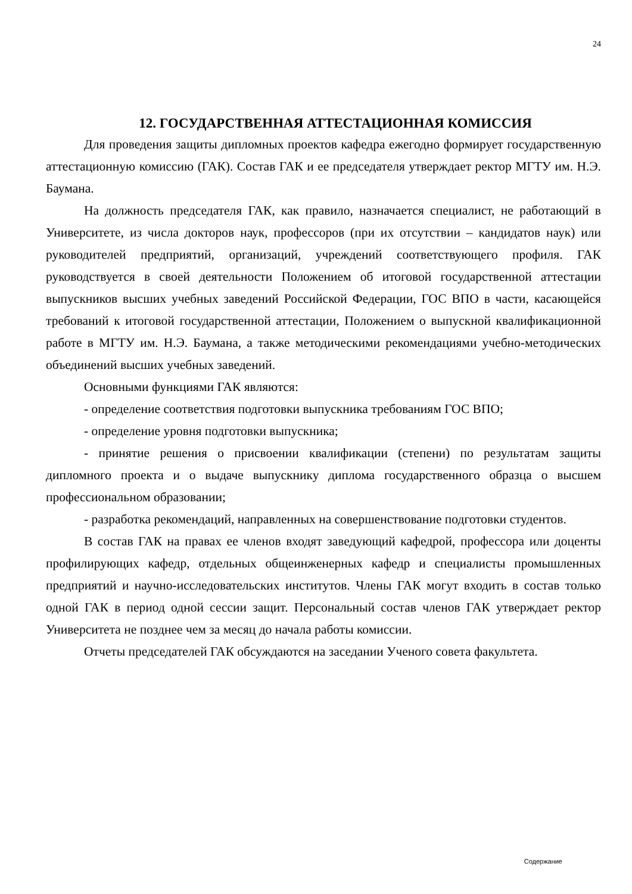24
12. ГОСУДАРСТВЕННАЯ АТТЕСТАЦИОННАЯ КОМИССИЯ
Для проведения защиты дипломных проектов кафедра ежегодно формирует государственную аттестационную комиссию (ГАК). Состав ГАК и ее председателя утверждает ректор МГТУ им. Н.Э. Баумана.
На должность председателя ГАК, как правило, назначается специалист, не работающий в Университете, из числа докторов наук, профессоров (при их отсутствии – кандидатов наук) или руководителей предприятий, организаций, учреждений соответствующего профиля. ГАК руководствуется в своей деятельности Положением об итоговой государственной аттестации выпускников высших учебных заведений Российской Федерации, ГОС ВПО в части, касающейся требований к итоговой государственной аттестации, Положением о выпускной квалификационной работе в МГТУ им. Н.Э. Баумана, а также методическими рекомендациями учебно-методических объединений высших учебных заведений.
Основными функциями ГАК являются:
- определение соответствия подготовки выпускника требованиям ГОС ВПО;
- определение уровня подготовки выпускника;
- принятие решения о присвоении квалификации (степени) по результатам защиты дипломного проекта и о выдаче выпускнику диплома государственного образца о высшем профессиональном образовании;
- разработка рекомендаций, направленных на совершенствование подготовки студентов.
В состав ГАК на правах ее членов входят заведующий кафедрой, профессора или доценты профилирующих кафедр, отдельных общеинженерных кафедр и специалисты промышленных предприятий и научно-исследовательских институтов. Члены ГАК могут входить в состав только одной ГАК в период одной сессии защит. Персональный состав членов ГАК утверждает ректор Университета не позднее чем за месяц до начала работы комиссии.
Отчеты председателей ГАК обсуждаются на заседании Ученого совета факультета.
Содержание